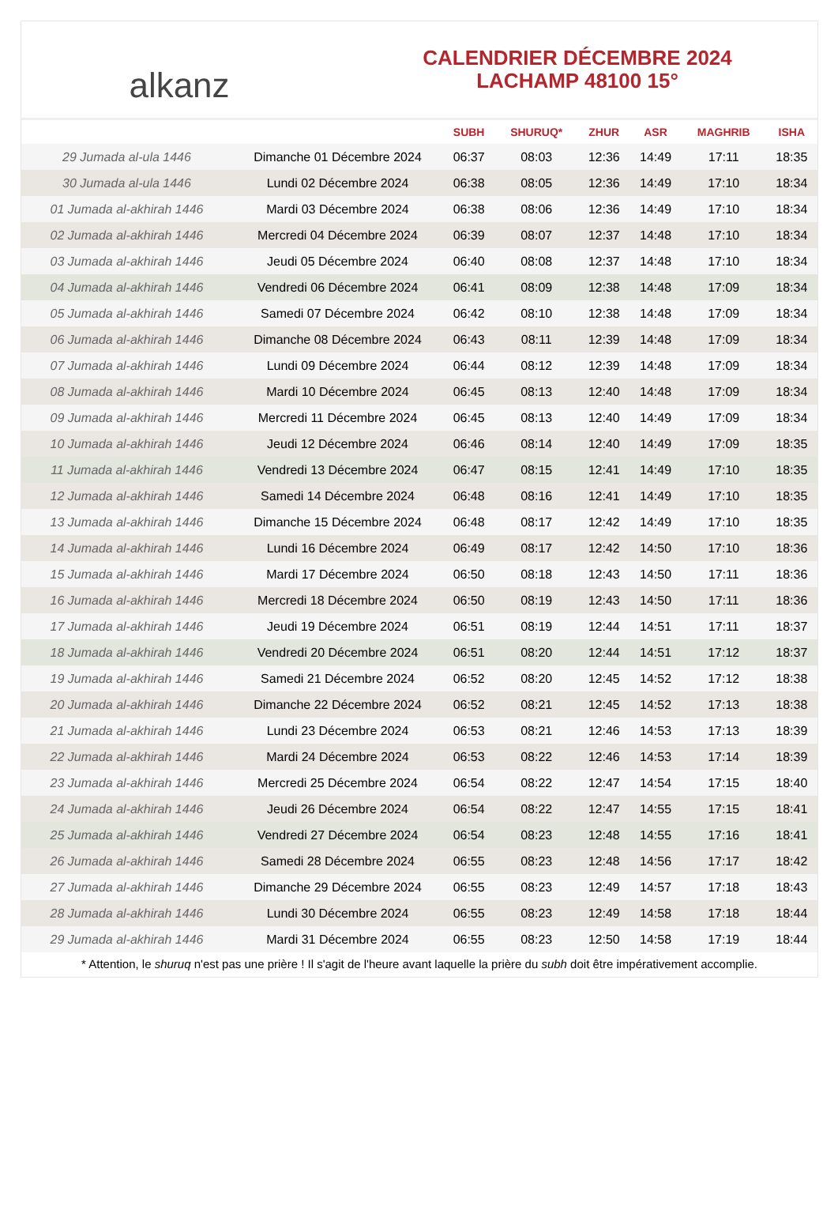alkanz
CALENDRIER DÉCEMBRE 2024
LACHAMP 48100 15°
| | | SUBH | SHURUQ* | ZHUR | ASR | MAGHRIB | ISHA |
| --- | --- | --- | --- | --- | --- | --- | --- |
| 29 Jumada al-ula 1446 | Dimanche 01 Décembre 2024 | 06:37 | 08:03 | 12:36 | 14:49 | 17:11 | 18:35 |
| 30 Jumada al-ula 1446 | Lundi 02 Décembre 2024 | 06:38 | 08:05 | 12:36 | 14:49 | 17:10 | 18:34 |
| 01 Jumada al-akhirah 1446 | Mardi 03 Décembre 2024 | 06:38 | 08:06 | 12:36 | 14:49 | 17:10 | 18:34 |
| 02 Jumada al-akhirah 1446 | Mercredi 04 Décembre 2024 | 06:39 | 08:07 | 12:37 | 14:48 | 17:10 | 18:34 |
| 03 Jumada al-akhirah 1446 | Jeudi 05 Décembre 2024 | 06:40 | 08:08 | 12:37 | 14:48 | 17:10 | 18:34 |
| 04 Jumada al-akhirah 1446 | Vendredi 06 Décembre 2024 | 06:41 | 08:09 | 12:38 | 14:48 | 17:09 | 18:34 |
| 05 Jumada al-akhirah 1446 | Samedi 07 Décembre 2024 | 06:42 | 08:10 | 12:38 | 14:48 | 17:09 | 18:34 |
| 06 Jumada al-akhirah 1446 | Dimanche 08 Décembre 2024 | 06:43 | 08:11 | 12:39 | 14:48 | 17:09 | 18:34 |
| 07 Jumada al-akhirah 1446 | Lundi 09 Décembre 2024 | 06:44 | 08:12 | 12:39 | 14:48 | 17:09 | 18:34 |
| 08 Jumada al-akhirah 1446 | Mardi 10 Décembre 2024 | 06:45 | 08:13 | 12:40 | 14:48 | 17:09 | 18:34 |
| 09 Jumada al-akhirah 1446 | Mercredi 11 Décembre 2024 | 06:45 | 08:13 | 12:40 | 14:49 | 17:09 | 18:34 |
| 10 Jumada al-akhirah 1446 | Jeudi 12 Décembre 2024 | 06:46 | 08:14 | 12:40 | 14:49 | 17:09 | 18:35 |
| 11 Jumada al-akhirah 1446 | Vendredi 13 Décembre 2024 | 06:47 | 08:15 | 12:41 | 14:49 | 17:10 | 18:35 |
| 12 Jumada al-akhirah 1446 | Samedi 14 Décembre 2024 | 06:48 | 08:16 | 12:41 | 14:49 | 17:10 | 18:35 |
| 13 Jumada al-akhirah 1446 | Dimanche 15 Décembre 2024 | 06:48 | 08:17 | 12:42 | 14:49 | 17:10 | 18:35 |
| 14 Jumada al-akhirah 1446 | Lundi 16 Décembre 2024 | 06:49 | 08:17 | 12:42 | 14:50 | 17:10 | 18:36 |
| 15 Jumada al-akhirah 1446 | Mardi 17 Décembre 2024 | 06:50 | 08:18 | 12:43 | 14:50 | 17:11 | 18:36 |
| 16 Jumada al-akhirah 1446 | Mercredi 18 Décembre 2024 | 06:50 | 08:19 | 12:43 | 14:50 | 17:11 | 18:36 |
| 17 Jumada al-akhirah 1446 | Jeudi 19 Décembre 2024 | 06:51 | 08:19 | 12:44 | 14:51 | 17:11 | 18:37 |
| 18 Jumada al-akhirah 1446 | Vendredi 20 Décembre 2024 | 06:51 | 08:20 | 12:44 | 14:51 | 17:12 | 18:37 |
| 19 Jumada al-akhirah 1446 | Samedi 21 Décembre 2024 | 06:52 | 08:20 | 12:45 | 14:52 | 17:12 | 18:38 |
| 20 Jumada al-akhirah 1446 | Dimanche 22 Décembre 2024 | 06:52 | 08:21 | 12:45 | 14:52 | 17:13 | 18:38 |
| 21 Jumada al-akhirah 1446 | Lundi 23 Décembre 2024 | 06:53 | 08:21 | 12:46 | 14:53 | 17:13 | 18:39 |
| 22 Jumada al-akhirah 1446 | Mardi 24 Décembre 2024 | 06:53 | 08:22 | 12:46 | 14:53 | 17:14 | 18:39 |
| 23 Jumada al-akhirah 1446 | Mercredi 25 Décembre 2024 | 06:54 | 08:22 | 12:47 | 14:54 | 17:15 | 18:40 |
| 24 Jumada al-akhirah 1446 | Jeudi 26 Décembre 2024 | 06:54 | 08:22 | 12:47 | 14:55 | 17:15 | 18:41 |
| 25 Jumada al-akhirah 1446 | Vendredi 27 Décembre 2024 | 06:54 | 08:23 | 12:48 | 14:55 | 17:16 | 18:41 |
| 26 Jumada al-akhirah 1446 | Samedi 28 Décembre 2024 | 06:55 | 08:23 | 12:48 | 14:56 | 17:17 | 18:42 |
| 27 Jumada al-akhirah 1446 | Dimanche 29 Décembre 2024 | 06:55 | 08:23 | 12:49 | 14:57 | 17:18 | 18:43 |
| 28 Jumada al-akhirah 1446 | Lundi 30 Décembre 2024 | 06:55 | 08:23 | 12:49 | 14:58 | 17:18 | 18:44 |
| 29 Jumada al-akhirah 1446 | Mardi 31 Décembre 2024 | 06:55 | 08:23 | 12:50 | 14:58 | 17:19 | 18:44 |
* Attention, le shuruq n'est pas une prière ! Il s'agit de l'heure avant laquelle la prière du subh doit être impérativement accomplie.